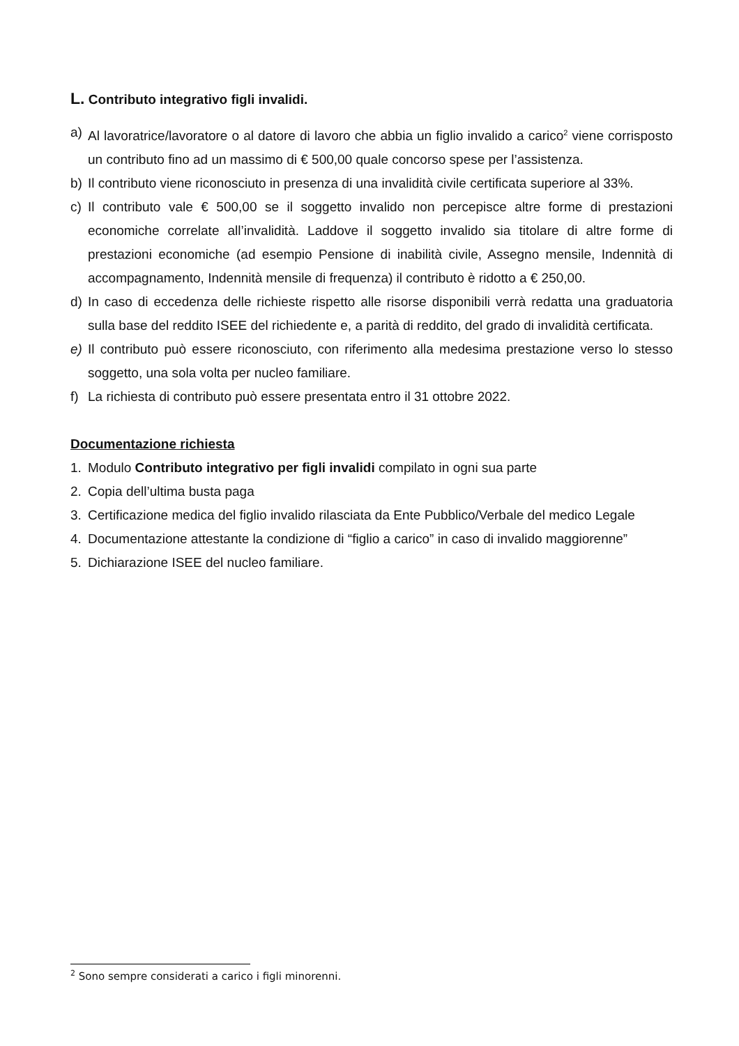L. Contributo integrativo figli invalidi.
a) Al lavoratrice/lavoratore o al datore di lavoro che abbia un figlio invalido a carico<sup>2</sup> viene corrisposto un contributo fino ad un massimo di € 500,00 quale concorso spese per l’assistenza.
b) Il contributo viene riconosciuto in presenza di una invalidità civile certificata superiore al 33%.
c) Il contributo vale € 500,00 se il soggetto invalido non percepisce altre forme di prestazioni economiche correlate all’invalidità. Laddove il soggetto invalido sia titolare di altre forme di prestazioni economiche (ad esempio Pensione di inabilità civile, Assegno mensile, Indennità di accompagnamento, Indennità mensile di frequenza) il contributo è ridotto a € 250,00.
d) In caso di eccedenza delle richieste rispetto alle risorse disponibili verrà redatta una graduatoria sulla base del reddito ISEE del richiedente e, a parità di reddito, del grado di invalidità certificata.
e) Il contributo può essere riconosciuto, con riferimento alla medesima prestazione verso lo stesso soggetto, una sola volta per nucleo familiare.
f) La richiesta di contributo può essere presentata entro il 31 ottobre 2022.
Documentazione richiesta
1. Modulo Contributo integrativo per figli invalidi compilato in ogni sua parte
2. Copia dell’ultima busta paga
3. Certificazione medica del figlio invalido rilasciata da Ente Pubblico/Verbale del medico Legale
4. Documentazione attestante la condizione di “figlio a carico” in caso di invalido maggiorenne”
5. Dichiarazione ISEE del nucleo familiare.
<sup>2</sup> Sono sempre considerati a carico i figli minorenni.